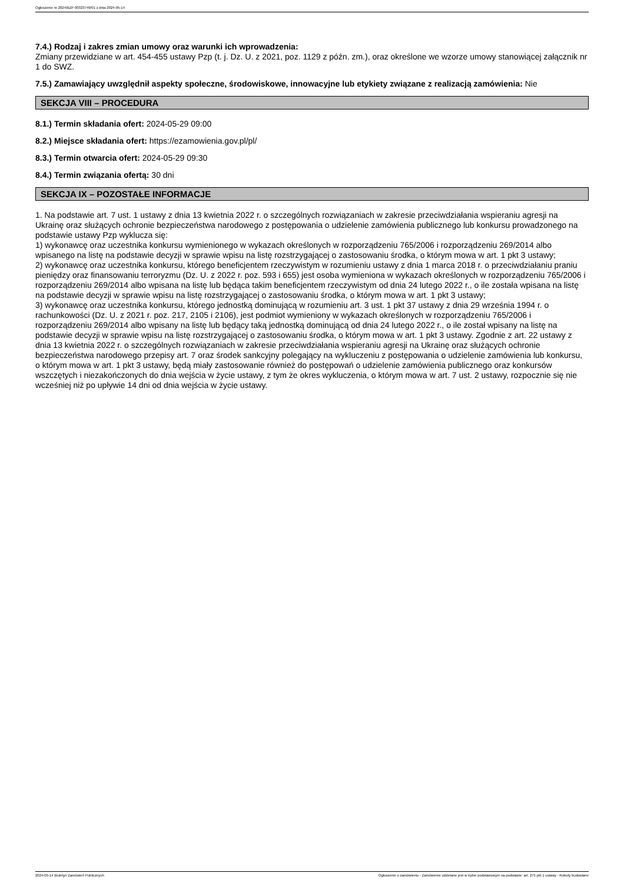Ogłoszenie nr 2024/BZP 00323749/01 z dnia 2024-05-14
7.4.) Rodzaj i zakres zmian umowy oraz warunki ich wprowadzenia:
Zmiany przewidziane w art. 454-455 ustawy Pzp (t. j. Dz. U. z 2021, poz. 1129 z późn. zm.), oraz określone we wzorze umowy stanowiącej załącznik nr 1 do SWZ.
7.5.) Zamawiający uwzględnił aspekty społeczne, środowiskowe, innowacyjne lub etykiety związane z realizacją zamówienia: Nie
SEKCJA VIII – PROCEDURA
8.1.) Termin składania ofert: 2024-05-29 09:00
8.2.) Miejsce składania ofert: https://ezamowienia.gov.pl/pl/
8.3.) Termin otwarcia ofert: 2024-05-29 09:30
8.4.) Termin związania ofertą: 30 dni
SEKCJA IX – POZOSTAŁE INFORMACJE
1. Na podstawie art. 7 ust. 1 ustawy z dnia 13 kwietnia 2022 r. o szczególnych rozwiązaniach w zakresie przeciwdziałania wspieraniu agresji na Ukrainę oraz służących ochronie bezpieczeństwa narodowego z postępowania o udzielenie zamówienia publicznego lub konkursu prowadzonego na podstawie ustawy Pzp wyklucza się:
1) wykonawcę oraz uczestnika konkursu wymienionego w wykazach określonych w rozporządzeniu 765/2006 i rozporządzeniu 269/2014 albo wpisanego na listę na podstawie decyzji w sprawie wpisu na listę rozstrzygającej o zastosowaniu środka, o którym mowa w art. 1 pkt 3 ustawy;
2) wykonawcę oraz uczestnika konkursu, którego beneficjentem rzeczywistym w rozumieniu ustawy z dnia 1 marca 2018 r. o przeciwdziałaniu praniu pieniędzy oraz finansowaniu terroryzmu (Dz. U. z 2022 r. poz. 593 i 655) jest osoba wymieniona w wykazach określonych w rozporządzeniu 765/2006 i rozporządzeniu 269/2014 albo wpisana na listę lub będąca takim beneficjentem rzeczywistym od dnia 24 lutego 2022 r., o ile została wpisana na listę na podstawie decyzji w sprawie wpisu na listę rozstrzygającej o zastosowaniu środka, o którym mowa w art. 1 pkt 3 ustawy;
3) wykonawcę oraz uczestnika konkursu, którego jednostką dominującą w rozumieniu art. 3 ust. 1 pkt 37 ustawy z dnia 29 września 1994 r. o rachunkowości (Dz. U. z 2021 r. poz. 217, 2105 i 2106), jest podmiot wymieniony w wykazach określonych w rozporządzeniu 765/2006 i rozporządzeniu 269/2014 albo wpisany na listę lub będący taką jednostką dominującą od dnia 24 lutego 2022 r., o ile został wpisany na listę na podstawie decyzji w sprawie wpisu na listę rozstrzygającej o zastosowaniu środka, o którym mowa w art. 1 pkt 3 ustawy. Zgodnie z art. 22 ustawy z dnia 13 kwietnia 2022 r. o szczególnych rozwiązaniach w zakresie przeciwdziałania wspieraniu agresji na Ukrainę oraz służących ochronie bezpieczeństwa narodowego przepisy art. 7 oraz środek sankcyjny polegający na wykluczeniu z postępowania o udzielenie zamówienia lub konkursu, o którym mowa w art. 1 pkt 3 ustawy, będą miały zastosowanie również do postępowań o udzielenie zamówienia publicznego oraz konkursów wszczętych i niezakończonych do dnia wejścia w życie ustawy, z tym że okres wykluczenia, o którym mowa w art. 7 ust. 2 ustawy, rozpocznie się nie wcześniej niż po upływie 14 dni od dnia wejścia w życie ustawy.
2024-05-14 Biuletyn Zamówień Publicznych Ogłoszenie o zamówieniu - Zamówienie udzielane jest w trybie podstawowym na podstawie: art. 275 pkt 1 ustawy - Roboty budowlane